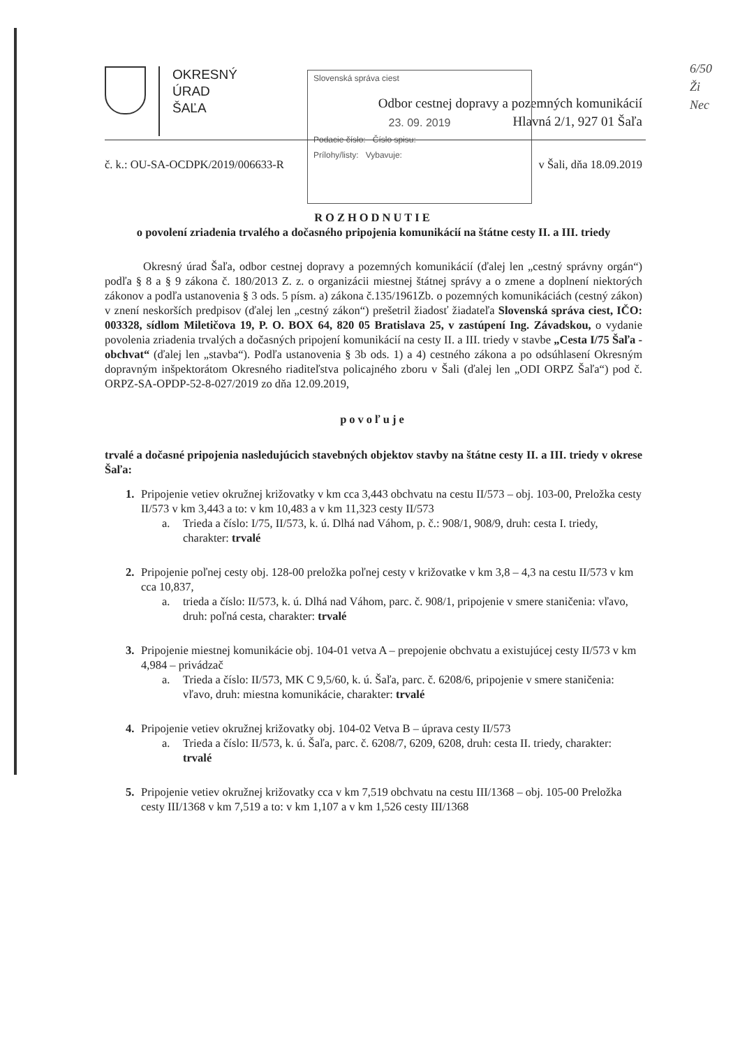6/50
Ži
Nec
OKRESNÝ
ÚRAD
ŠAĽA
Odbor cestnej dopravy a pozemných komunikácií
Hlavná 2/1, 927 01 Šaľa
Slovenská správa ciest
23. 09. 2019
Podacie číslo: Číslo spisu:
Prílohy/listy: Vybavuje:
č. k.: OU-SA-OCDPK/2019/006633-R v Šali, dňa 18.09.2019
ROZHODNUTIE
o povolení zriadenia trvalého a dočasného pripojenia komunikácií na štátne cesty II. a III. triedy
Okresný úrad Šaľa, odbor cestnej dopravy a pozemných komunikácií (ďalej len „cestný správny orgán“) podľa § 8 a § 9 zákona č. 180/2013 Z. z. o organizácii miestnej štátnej správy a o zmene a doplnení niektorých zákonov a podľa ustanovenia § 3 ods. 5 písm. a) zákona č.135/1961Zb. o pozemných komunikáciách (cestný zákon) v znení neskorších predpisov (ďalej len „cestný zákon“) prešetril žiadosť žiadateľa Slovenská správa ciest, IČO: 003328, sídlom Miletičova 19, P. O. BOX 64, 820 05 Bratislava 25, v zastúpení Ing. Závadskou, o vydanie povolenia zriadenia trvalých a dočasných pripojení komunikácií na cesty II. a III. triedy v stavbe „Cesta I/75 Šaľa - obchvat“ (ďalej len „stavba“). Podľa ustanovenia § 3b ods. 1) a 4) cestného zákona a po odsúhlasení Okresným dopravným inšpektorátom Okresného riaditeľstva policajného zboru v Šali (ďalej len „ODI ORPZ Šaľa“) pod č. ORPZ-SA-OPDP-52-8-027/2019 zo dňa 12.09.2019,
povoľuje
trvalé a dočasné pripojenia nasledujúcich stavebných objektov stavby na štátne cesty II. a III. triedy v okrese Šaľa:
1. Pripojenie vetiev okružnej križovatky v km cca 3,443 obchvatu na cestu II/573 – obj. 103-00, Preložka cesty II/573 v km 3,443 a to: v km 10,483 a v km 11,323 cesty II/573
a. Trieda a číslo: I/75, II/573, k. ú. Dlhá nad Váhom, p. č.: 908/1, 908/9, druh: cesta I. triedy, charakter: trvalé
2. Pripojenie poľnej cesty obj. 128-00 preložka poľnej cesty v križovatke v km 3,8 – 4,3 na cestu II/573 v km cca 10,837,
a. trieda a číslo: II/573, k. ú. Dlhá nad Váhom, parc. č. 908/1, pripojenie v smere staničenia: vľavo, druh: poľná cesta, charakter: trvalé
3. Pripojenie miestnej komunikácie obj. 104-01 vetva A – prepojenie obchvatu a existujúcej cesty II/573 v km 4,984 – privádzač
a. Trieda a číslo: II/573, MK C 9,5/60, k. ú. Šaľa, parc. č. 6208/6, pripojenie v smere staničenia: vľavo, druh: miestna komunikácie, charakter: trvalé
4. Pripojenie vetiev okružnej križovatky obj. 104-02 Vetva B – úprava cesty II/573
a. Trieda a číslo: II/573, k. ú. Šaľa, parc. č. 6208/7, 6209, 6208, druh: cesta II. triedy, charakter: trvalé
5. Pripojenie vetiev okružnej križovatky cca v km 7,519 obchvatu na cestu III/1368 – obj. 105-00 Preložka cesty III/1368 v km 7,519 a to: v km 1,107 a v km 1,526 cesty III/1368